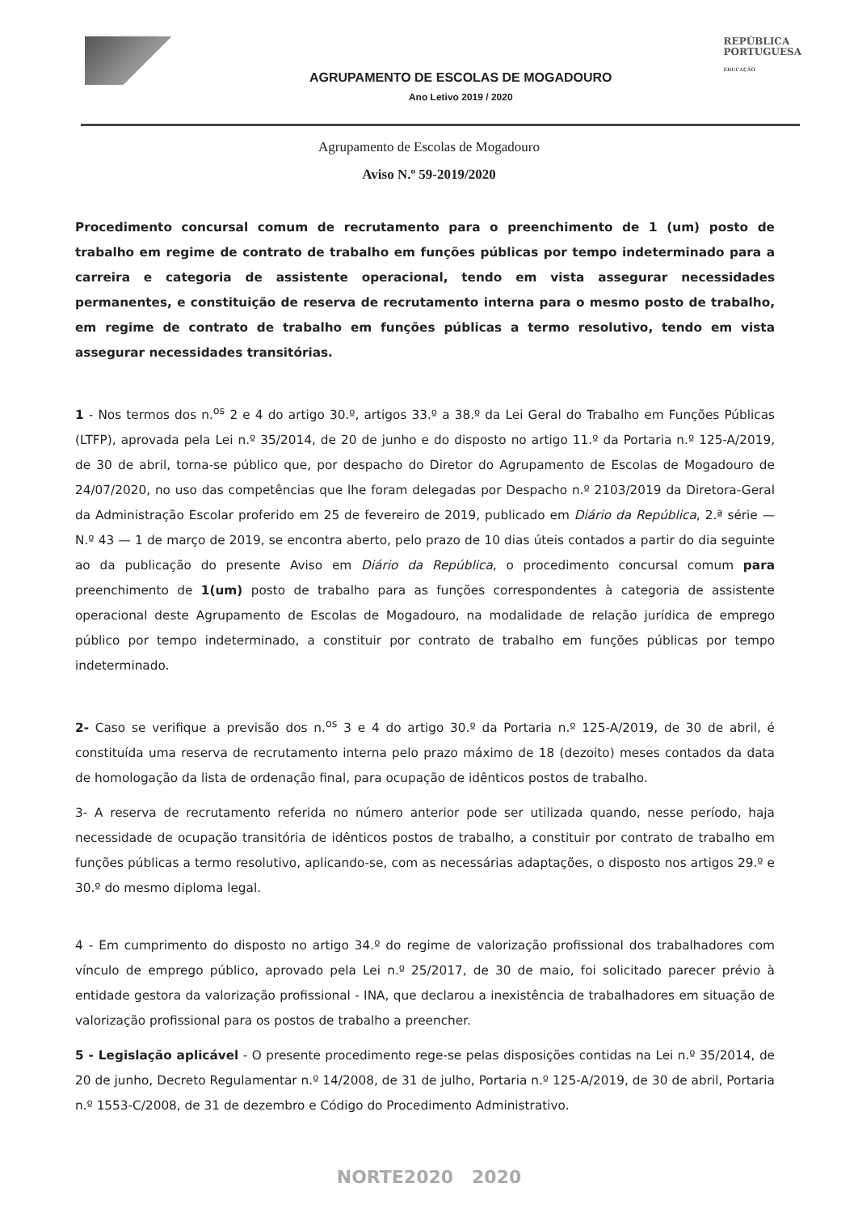AGRUPAMENTO DE ESCOLAS DE MOGADOURO
Ano Letivo 2019 / 2020
REPÚBLICA
PORTUGUESA
EDUCAÇÃO
Agrupamento de Escolas de Mogadouro
Aviso N.º 59-2019/2020
Procedimento concursal comum de recrutamento para o preenchimento de 1 (um) posto de trabalho em regime de contrato de trabalho em funções públicas por tempo indeterminado para a carreira e categoria de assistente operacional, tendo em vista assegurar necessidades permanentes, e constituição de reserva de recrutamento interna para o mesmo posto de trabalho, em regime de contrato de trabalho em funções públicas a termo resolutivo, tendo em vista assegurar necessidades transitórias.
1 - Nos termos dos n.<sup>os</sup> 2 e 4 do artigo 30.º, artigos 33.º a 38.º da Lei Geral do Trabalho em Funções Públicas (LTFP), aprovada pela Lei n.º 35/2014, de 20 de junho e do disposto no artigo 11.º da Portaria n.º 125-A/2019, de 30 de abril, torna-se público que, por despacho do Diretor do Agrupamento de Escolas de Mogadouro de 24/07/2020, no uso das competências que lhe foram delegadas por Despacho n.º 2103/2019 da Diretora-Geral da Administração Escolar proferido em 25 de fevereiro de 2019, publicado em Diário da República, 2.ª série — N.º 43 — 1 de março de 2019, se encontra aberto, pelo prazo de 10 dias úteis contados a partir do dia seguinte ao da publicação do presente Aviso em Diário da República, o procedimento concursal comum para preenchimento de 1(um) posto de trabalho para as funções correspondentes à categoria de assistente operacional deste Agrupamento de Escolas de Mogadouro, na modalidade de relação jurídica de emprego público por tempo indeterminado, a constituir por contrato de trabalho em funções públicas por tempo indeterminado.
2- Caso se verifique a previsão dos n.<sup>os</sup> 3 e 4 do artigo 30.º da Portaria n.º 125-A/2019, de 30 de abril, é constituída uma reserva de recrutamento interna pelo prazo máximo de 18 (dezoito) meses contados da data de homologação da lista de ordenação final, para ocupação de idênticos postos de trabalho.
3- A reserva de recrutamento referida no número anterior pode ser utilizada quando, nesse período, haja necessidade de ocupação transitória de idênticos postos de trabalho, a constituir por contrato de trabalho em funções públicas a termo resolutivo, aplicando-se, com as necessárias adaptações, o disposto nos artigos 29.º e 30.º do mesmo diploma legal.
4 - Em cumprimento do disposto no artigo 34.º do regime de valorização profissional dos trabalhadores com vínculo de emprego público, aprovado pela Lei n.º 25/2017, de 30 de maio, foi solicitado parecer prévio à entidade gestora da valorização profissional - INA, que declarou a inexistência de trabalhadores em situação de valorização profissional para os postos de trabalho a preencher.
5 - Legislação aplicável - O presente procedimento rege-se pelas disposições contidas na Lei n.º 35/2014, de 20 de junho, Decreto Regulamentar n.º 14/2008, de 31 de julho, Portaria n.º 125-A/2019, de 30 de abril, Portaria n.º 1553-C/2008, de 31 de dezembro e Código do Procedimento Administrativo.
NORTE2020 2020